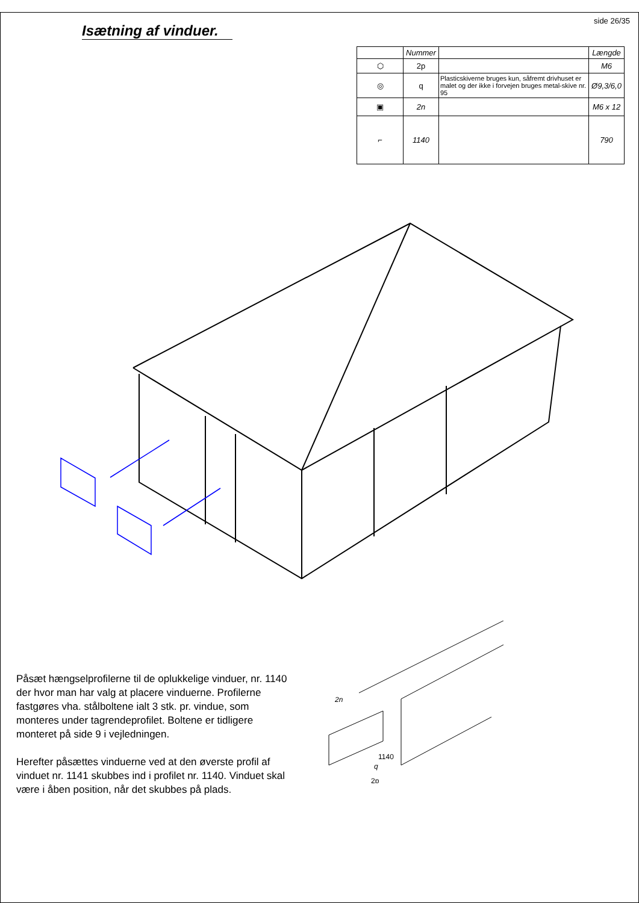Isætning af vinduer.
side 26/35
| | Nummer | | Længde |
| --- | --- | --- | --- |
| ⬡ | 2p | | M6 |
| ◎ | q | Plasticskiverne bruges kun, såfremt drivhuset er malet og der ikke i forvejen bruges metal-skive nr. 95 | Ø9,3/6,0 |
| ▣ | 2n | | M6 x 12 |
| ⌐ | 1140 | | 790 |
Påsæt hængselprofilerne til de oplukkelige vinduer, nr. 1140 der hvor man har valg at placere vinduerne. Profilerne fastgøres vha. stålboltene ialt 3 stk. pr. vindue, som monteres under tagrendeprofilet. Boltene er tidligere monteret på side 9 i vejledningen.
Herefter påsættes vinduerne ved at den øverste profil af vinduet nr. 1141 skubbes ind i profilet nr. 1140. Vinduet skal være i åben position, når det skubbes på plads.
2n
1140
q
2p